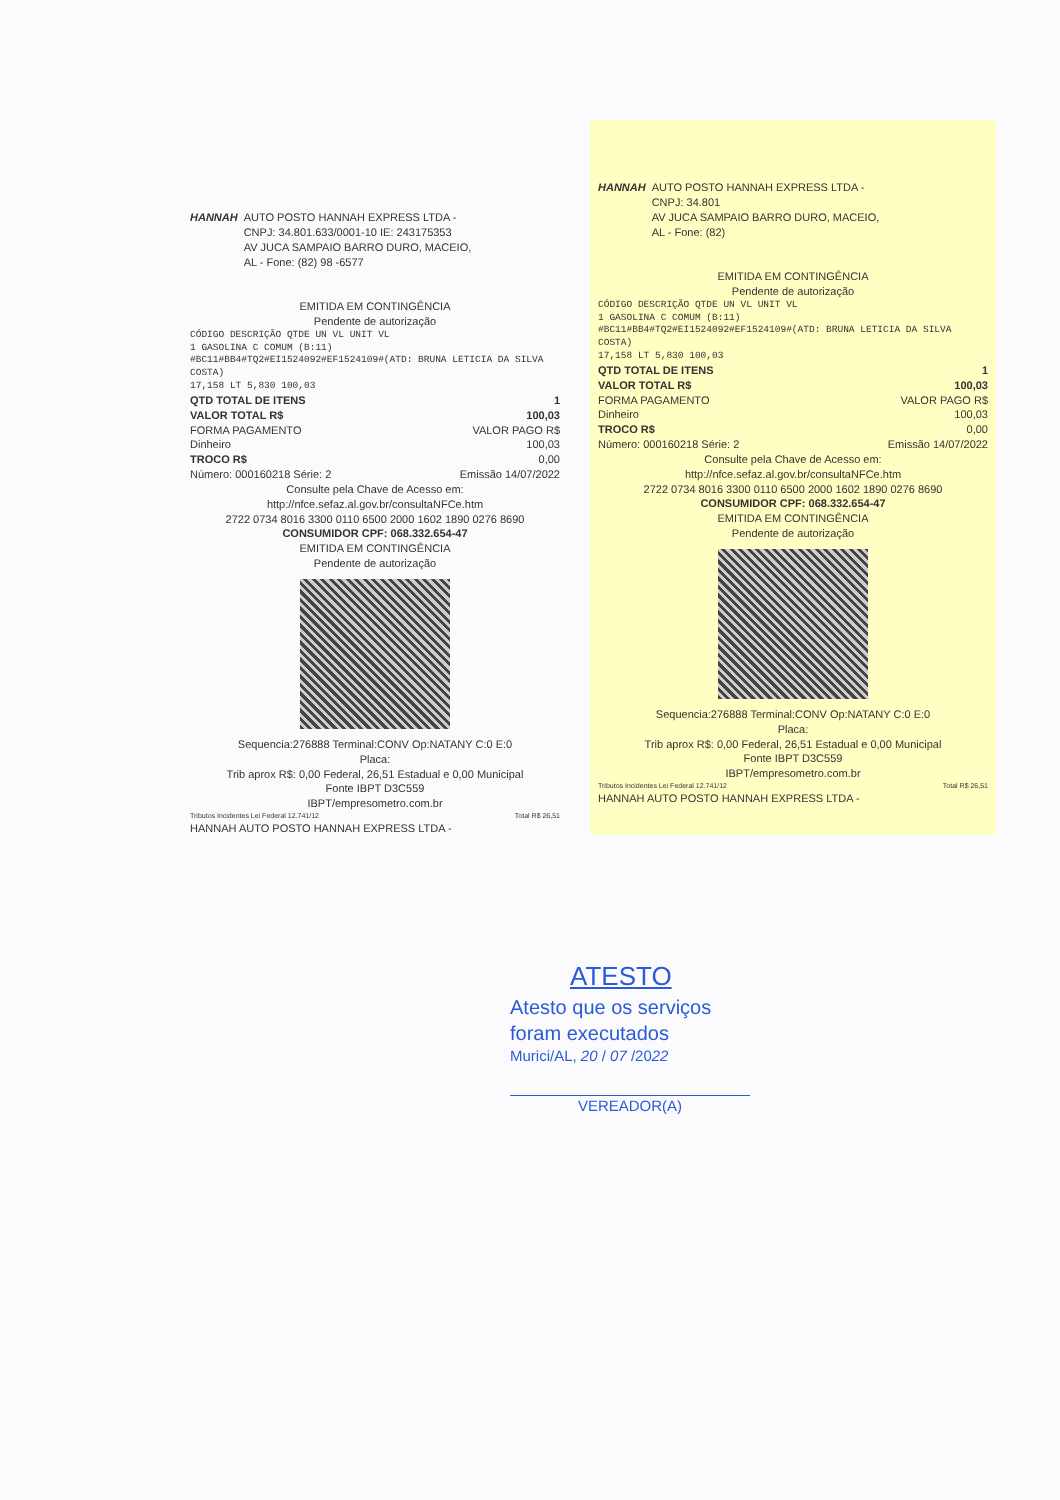HANNAH AUTO POSTO HANNAH EXPRESS LTDA -
CNPJ: 34.801.633/0001-10 IE: 243175353
AV JUCA SAMPAIO BARRO DURO, MACEIO,
AL - Fone: (82) 98 -6577
EMITIDA EM CONTINGÊNCIA
Pendente de autorização
CÓDIGO DESCRIÇÃO QTDE UN VL UNIT VL
1 GASOLINA C COMUM (B:11)
#BC11#BB4#TQ2#EI1524092#EF1524109#(ATD: BRUNA LETICIA DA SILVA COSTA)
17,158 LT 5,830 100,03
QTD TOTAL DE ITENS 1
VALOR TOTAL R$ 100,03
FORMA PAGAMENTO VALOR PAGO R$
Dinheiro 100,03
TROCO R$ 0,00
Número: 000160218 Série: 2 Emissão 14/07/2022
Consulte pela Chave de Acesso em:
http://nfce.sefaz.al.gov.br/consultaNFCe.htm
2722 0734 8016 3300 0110 6500 2000 1602 1890 0276 8690
CONSUMIDOR CPF: 068.332.654-47
EMITIDA EM CONTINGÊNCIA
Pendente de autorização
Sequencia:276888 Terminal:CONV Op:NATANY C:0 E:0
Placa:
Trib aprox R$: 0,00 Federal, 26,51 Estadual e 0,00 Municipal
Fonte IBPT D3C559
IBPT/empresometro.com.br
Tributos Incidentes Lei Federal 12.741/12 Total R$ 26,51
HANNAH AUTO POSTO HANNAH EXPRESS LTDA -
HANNAH AUTO POSTO HANNAH EXPRESS LTDA -
CNPJ: 34.801
AV JUCA SAMPAIO BARRO DURO, MACEIO,
AL - Fone: (82)
EMITIDA EM CONTINGÊNCIA
Pendente de autorização
CÓDIGO DESCRIÇÃO QTDE UN VL UNIT VL
1 GASOLINA C COMUM (B:11)
#BC11#BB4#TQ2#EI1524092#EF1524109#(ATD: BRUNA LETICIA DA SILVA COSTA)
17,158 LT 5,830 100,03
QTD TOTAL DE ITENS 1
VALOR TOTAL R$ 100,03
FORMA PAGAMENTO VALOR PAGO R$
Dinheiro 100,03
TROCO R$ 0,00
Número: 000160218 Série: 2 Emissão 14/07/2022
Consulte pela Chave de Acesso em:
http://nfce.sefaz.al.gov.br/consultaNFCe.htm
2722 0734 8016 3300 0110 6500 2000 1602 1890 0276 8690
CONSUMIDOR CPF: 068.332.654-47
EMITIDA EM CONTINGÊNCIA
Pendente de autorização
Sequencia:276888 Terminal:CONV Op:NATANY C:0 E:0
Placa:
Trib aprox R$: 0,00 Federal, 26,51 Estadual e 0,00 Municipal
Fonte IBPT D3C559
IBPT/empresometro.com.br
Tributos Incidentes Lei Federal 12.741/12 Total R$ 26,51
HANNAH AUTO POSTO HANNAH EXPRESS LTDA -
ATESTO
Atesto que os serviços
foram executados
Murici/AL, 20 / 07 /2022
VEREADOR(A)